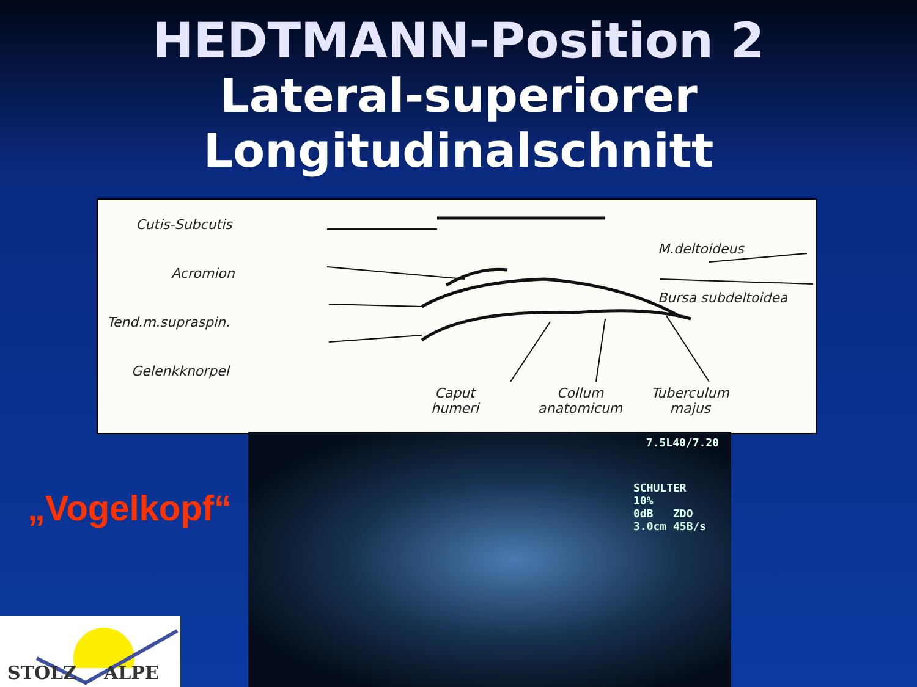HEDTMANN-Position 2
Lateral-superiorer Longitudinalschnitt
Cutis-Subcutis
Acromion
Tend.m.supraspin.
Gelenkknorpel
M.deltoideus
Bursa subdeltoidea
Caput
humeri
Collum
anatomicum
Tuberculum
majus
7.5L40/7.20
SCHULTER
10%
0dB ZDO
3.0cm 45B/s
„Vogelkopf“
STOLZ ALPE